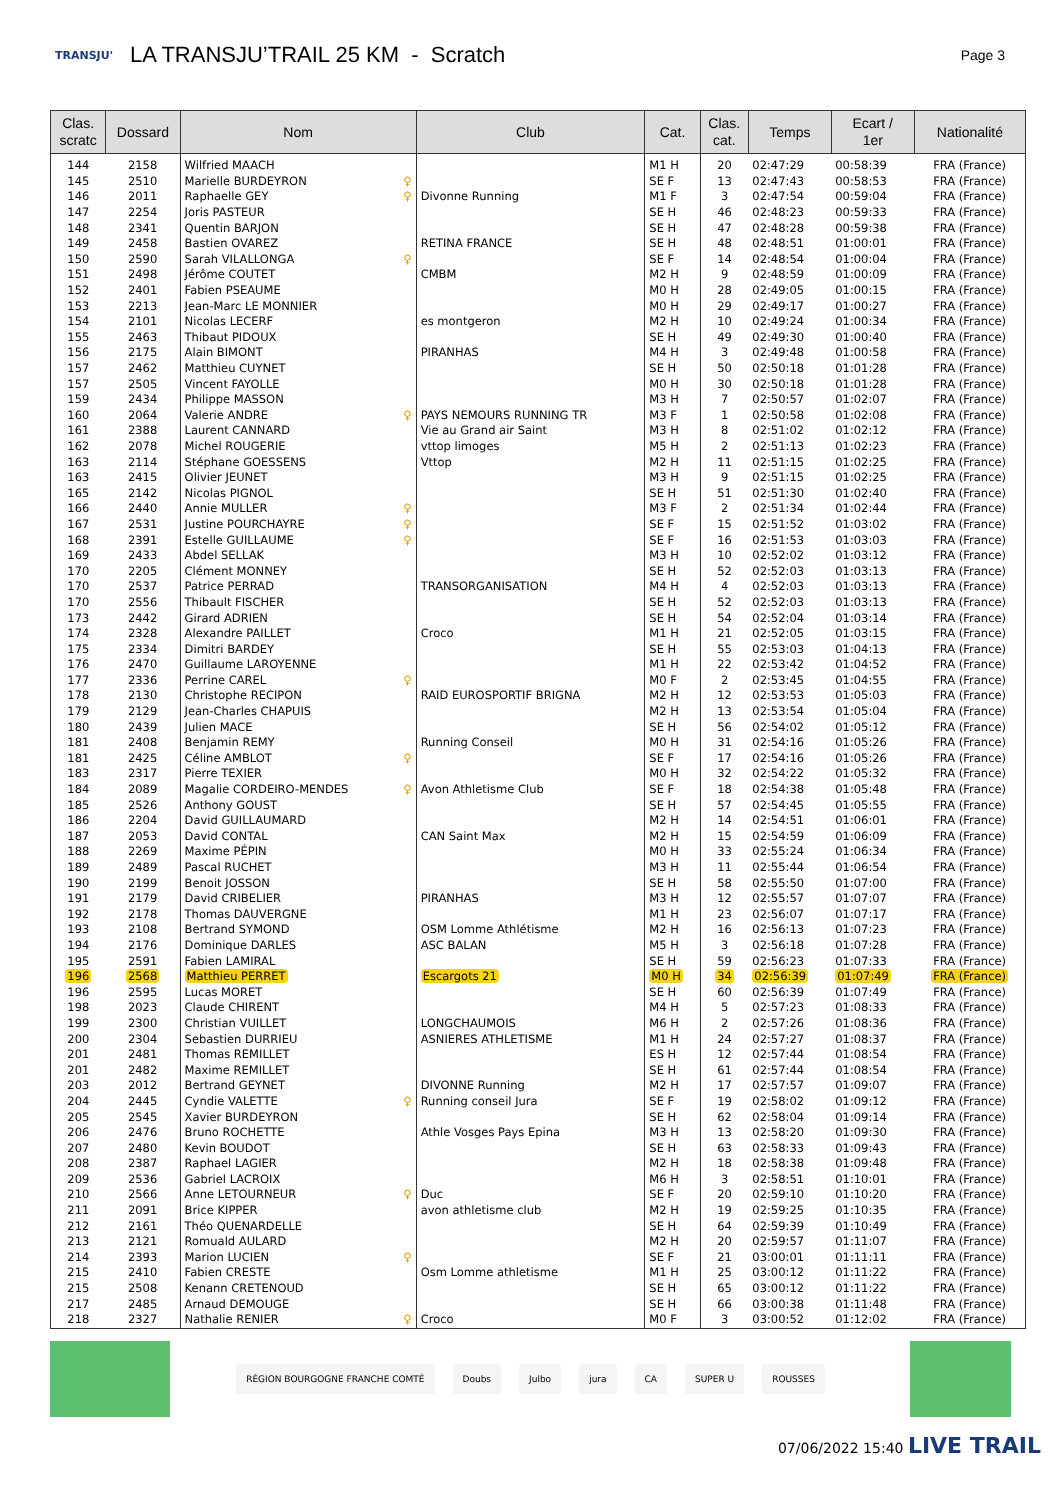TRANSJU'
LA TRANSJU’TRAIL 25 KM - Scratch
Page 3
| Clas. scratc | Dossard | Nom | Club | Cat. | Clas. cat. | Temps | Ecart / 1er | Nationalité |
| --- | --- | --- | --- | --- | --- | --- | --- | --- |
| 144 | 2158 | Wilfried MAACH | | M1 H | 20 | 02:47:29 | 00:58:39 | FRA (France) |
| 145 | 2510 | Marielle BURDEYRON ♀ | | SE F | 13 | 02:47:43 | 00:58:53 | FRA (France) |
| 146 | 2011 | Raphaelle GEY ♀ | Divonne Running | M1 F | 3 | 02:47:54 | 00:59:04 | FRA (France) |
| 147 | 2254 | Joris PASTEUR | | SE H | 46 | 02:48:23 | 00:59:33 | FRA (France) |
| 148 | 2341 | Quentin BARJON | | SE H | 47 | 02:48:28 | 00:59:38 | FRA (France) |
| 149 | 2458 | Bastien OVAREZ | RETINA FRANCE | SE H | 48 | 02:48:51 | 01:00:01 | FRA (France) |
| 150 | 2590 | Sarah VILALLONGA ♀ | | SE F | 14 | 02:48:54 | 01:00:04 | FRA (France) |
| 151 | 2498 | Jérôme COUTET | CMBM | M2 H | 9 | 02:48:59 | 01:00:09 | FRA (France) |
| 152 | 2401 | Fabien PSEAUME | | M0 H | 28 | 02:49:05 | 01:00:15 | FRA (France) |
| 153 | 2213 | Jean-Marc LE MONNIER | | M0 H | 29 | 02:49:17 | 01:00:27 | FRA (France) |
| 154 | 2101 | Nicolas LECERF | es montgeron | M2 H | 10 | 02:49:24 | 01:00:34 | FRA (France) |
| 155 | 2463 | Thibaut PIDOUX | | SE H | 49 | 02:49:30 | 01:00:40 | FRA (France) |
| 156 | 2175 | Alain BIMONT | PIRANHAS | M4 H | 3 | 02:49:48 | 01:00:58 | FRA (France) |
| 157 | 2462 | Matthieu CUYNET | | SE H | 50 | 02:50:18 | 01:01:28 | FRA (France) |
| 157 | 2505 | Vincent FAYOLLE | | M0 H | 30 | 02:50:18 | 01:01:28 | FRA (France) |
| 159 | 2434 | Philippe MASSON | | M3 H | 7 | 02:50:57 | 01:02:07 | FRA (France) |
| 160 | 2064 | Valerie ANDRE ♀ | PAYS NEMOURS RUNNING TR | M3 F | 1 | 02:50:58 | 01:02:08 | FRA (France) |
| 161 | 2388 | Laurent CANNARD | Vie au Grand air Saint | M3 H | 8 | 02:51:02 | 01:02:12 | FRA (France) |
| 162 | 2078 | Michel ROUGERIE | vttop limoges | M5 H | 2 | 02:51:13 | 01:02:23 | FRA (France) |
| 163 | 2114 | Stéphane GOESSENS | Vttop | M2 H | 11 | 02:51:15 | 01:02:25 | FRA (France) |
| 163 | 2415 | Olivier JEUNET | | M3 H | 9 | 02:51:15 | 01:02:25 | FRA (France) |
| 165 | 2142 | Nicolas PIGNOL | | SE H | 51 | 02:51:30 | 01:02:40 | FRA (France) |
| 166 | 2440 | Annie MULLER ♀ | | M3 F | 2 | 02:51:34 | 01:02:44 | FRA (France) |
| 167 | 2531 | Justine POURCHAYRE ♀ | | SE F | 15 | 02:51:52 | 01:03:02 | FRA (France) |
| 168 | 2391 | Estelle GUILLAUME ♀ | | SE F | 16 | 02:51:53 | 01:03:03 | FRA (France) |
| 169 | 2433 | Abdel SELLAK | | M3 H | 10 | 02:52:02 | 01:03:12 | FRA (France) |
| 170 | 2205 | Clément MONNEY | | SE H | 52 | 02:52:03 | 01:03:13 | FRA (France) |
| 170 | 2537 | Patrice PERRAD | TRANSORGANISATION | M4 H | 4 | 02:52:03 | 01:03:13 | FRA (France) |
| 170 | 2556 | Thibault FISCHER | | SE H | 52 | 02:52:03 | 01:03:13 | FRA (France) |
| 173 | 2442 | Girard ADRIEN | | SE H | 54 | 02:52:04 | 01:03:14 | FRA (France) |
| 174 | 2328 | Alexandre PAILLET | Croco | M1 H | 21 | 02:52:05 | 01:03:15 | FRA (France) |
| 175 | 2334 | Dimitri BARDEY | | SE H | 55 | 02:53:03 | 01:04:13 | FRA (France) |
| 176 | 2470 | Guillaume LAROYENNE | | M1 H | 22 | 02:53:42 | 01:04:52 | FRA (France) |
| 177 | 2336 | Perrine CAREL ♀ | | M0 F | 2 | 02:53:45 | 01:04:55 | FRA (France) |
| 178 | 2130 | Christophe RECIPON | RAID EUROSPORTIF BRIGNA | M2 H | 12 | 02:53:53 | 01:05:03 | FRA (France) |
| 179 | 2129 | Jean-Charles CHAPUIS | | M2 H | 13 | 02:53:54 | 01:05:04 | FRA (France) |
| 180 | 2439 | Julien MACE | | SE H | 56 | 02:54:02 | 01:05:12 | FRA (France) |
| 181 | 2408 | Benjamin REMY | Running Conseil | M0 H | 31 | 02:54:16 | 01:05:26 | FRA (France) |
| 181 | 2425 | Céline AMBLOT ♀ | | SE F | 17 | 02:54:16 | 01:05:26 | FRA (France) |
| 183 | 2317 | Pierre TEXIER | | M0 H | 32 | 02:54:22 | 01:05:32 | FRA (France) |
| 184 | 2089 | Magalie CORDEIRO-MENDES ♀ | Avon Athletisme Club | SE F | 18 | 02:54:38 | 01:05:48 | FRA (France) |
| 185 | 2526 | Anthony GOUST | | SE H | 57 | 02:54:45 | 01:05:55 | FRA (France) |
| 186 | 2204 | David GUILLAUMARD | | M2 H | 14 | 02:54:51 | 01:06:01 | FRA (France) |
| 187 | 2053 | David CONTAL | CAN Saint Max | M2 H | 15 | 02:54:59 | 01:06:09 | FRA (France) |
| 188 | 2269 | Maxime PÉPIN | | M0 H | 33 | 02:55:24 | 01:06:34 | FRA (France) |
| 189 | 2489 | Pascal RUCHET | | M3 H | 11 | 02:55:44 | 01:06:54 | FRA (France) |
| 190 | 2199 | Benoit JOSSON | | SE H | 58 | 02:55:50 | 01:07:00 | FRA (France) |
| 191 | 2179 | David CRIBELIER | PIRANHAS | M3 H | 12 | 02:55:57 | 01:07:07 | FRA (France) |
| 192 | 2178 | Thomas DAUVERGNE | | M1 H | 23 | 02:56:07 | 01:07:17 | FRA (France) |
| 193 | 2108 | Bertrand SYMOND | OSM Lomme Athlétisme | M2 H | 16 | 02:56:13 | 01:07:23 | FRA (France) |
| 194 | 2176 | Dominique DARLES | ASC BALAN | M5 H | 3 | 02:56:18 | 01:07:28 | FRA (France) |
| 195 | 2591 | Fabien LAMIRAL | | SE H | 59 | 02:56:23 | 01:07:33 | FRA (France) |
| 196 | 2568 | Matthieu PERRET | Escargots 21 | M0 H | 34 | 02:56:39 | 01:07:49 | FRA (France) |
| 196 | 2595 | Lucas MORET | | SE H | 60 | 02:56:39 | 01:07:49 | FRA (France) |
| 198 | 2023 | Claude CHIRENT | | M4 H | 5 | 02:57:23 | 01:08:33 | FRA (France) |
| 199 | 2300 | Christian VUILLET | LONGCHAUMOIS | M6 H | 2 | 02:57:26 | 01:08:36 | FRA (France) |
| 200 | 2304 | Sebastien DURRIEU | ASNIERES ATHLETISME | M1 H | 24 | 02:57:27 | 01:08:37 | FRA (France) |
| 201 | 2481 | Thomas REMILLET | | ES H | 12 | 02:57:44 | 01:08:54 | FRA (France) |
| 201 | 2482 | Maxime REMILLET | | SE H | 61 | 02:57:44 | 01:08:54 | FRA (France) |
| 203 | 2012 | Bertrand GEYNET | DIVONNE Running | M2 H | 17 | 02:57:57 | 01:09:07 | FRA (France) |
| 204 | 2445 | Cyndie VALETTE ♀ | Running conseil Jura | SE F | 19 | 02:58:02 | 01:09:12 | FRA (France) |
| 205 | 2545 | Xavier BURDEYRON | | SE H | 62 | 02:58:04 | 01:09:14 | FRA (France) |
| 206 | 2476 | Bruno ROCHETTE | Athle Vosges Pays Epina | M3 H | 13 | 02:58:20 | 01:09:30 | FRA (France) |
| 207 | 2480 | Kevin BOUDOT | | SE H | 63 | 02:58:33 | 01:09:43 | FRA (France) |
| 208 | 2387 | Raphael LAGIER | | M2 H | 18 | 02:58:38 | 01:09:48 | FRA (France) |
| 209 | 2536 | Gabriel LACROIX | | M6 H | 3 | 02:58:51 | 01:10:01 | FRA (France) |
| 210 | 2566 | Anne LETOURNEUR ♀ | Duc | SE F | 20 | 02:59:10 | 01:10:20 | FRA (France) |
| 211 | 2091 | Brice KIPPER | avon athletisme club | M2 H | 19 | 02:59:25 | 01:10:35 | FRA (France) |
| 212 | 2161 | Théo QUENARDELLE | | SE H | 64 | 02:59:39 | 01:10:49 | FRA (France) |
| 213 | 2121 | Romuald AULARD | | M2 H | 20 | 02:59:57 | 01:11:07 | FRA (France) |
| 214 | 2393 | Marion LUCIEN ♀ | | SE F | 21 | 03:00:01 | 01:11:11 | FRA (France) |
| 215 | 2410 | Fabien CRESTE | Osm Lomme athletisme | M1 H | 25 | 03:00:12 | 01:11:22 | FRA (France) |
| 215 | 2508 | Kenann CRETENOUD | | SE H | 65 | 03:00:12 | 01:11:22 | FRA (France) |
| 217 | 2485 | Arnaud DEMOUGE | | SE H | 66 | 03:00:38 | 01:11:48 | FRA (France) |
| 218 | 2327 | Nathalie RENIER ♀ | Croco | M0 F | 3 | 03:00:52 | 01:12:02 | FRA (France) |
RÉGION BOURGOGNE FRANCHE COMTÉ Doubs Julbo jura CA SUPER U ROUSSES
07/06/2022 15:40 LIVE TRAIL